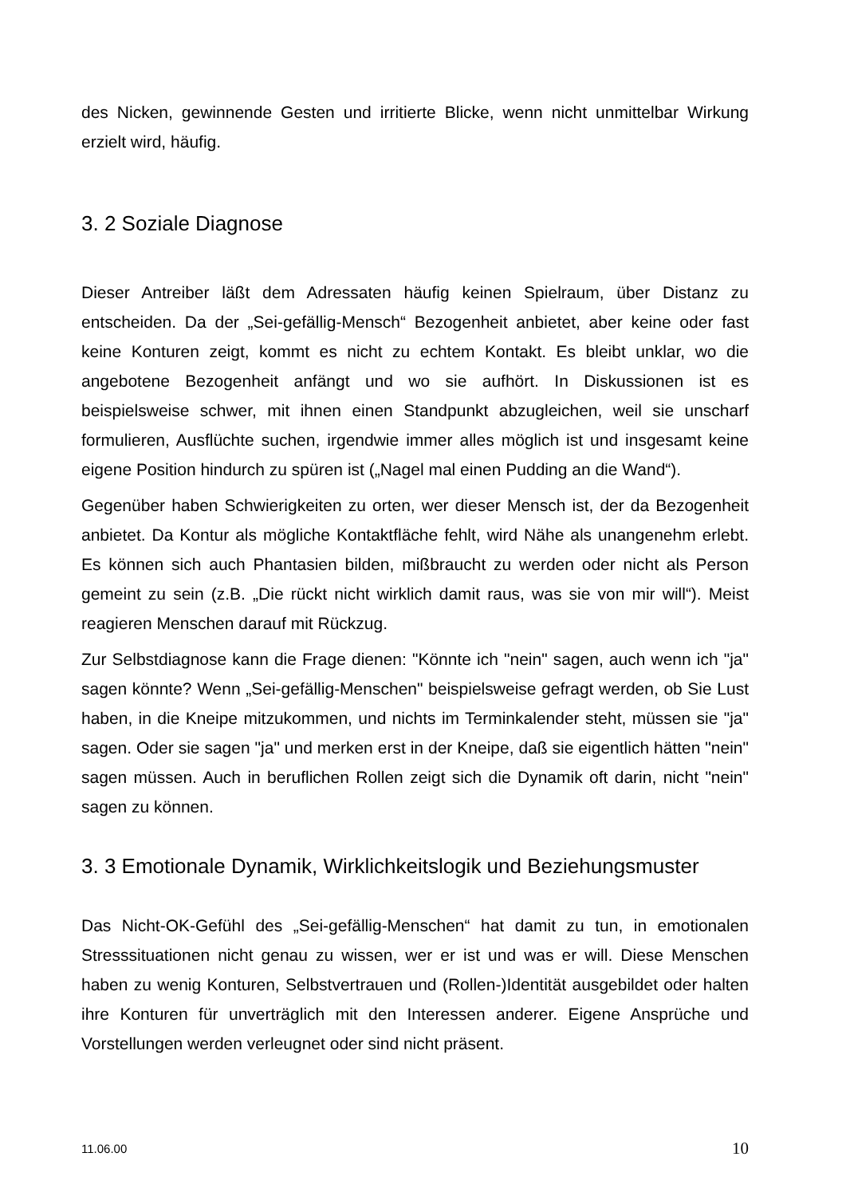des Nicken, gewinnende Gesten und irritierte Blicke, wenn nicht unmittelbar Wirkung erzielt wird, häufig.
3. 2 Soziale Diagnose
Dieser Antreiber läßt dem Adressaten häufig keinen Spielraum, über Distanz zu entscheiden. Da der „Sei-gefällig-Mensch“ Bezogenheit anbietet, aber keine oder fast keine Konturen zeigt, kommt es nicht zu echtem Kontakt. Es bleibt unklar, wo die angebotene Bezogenheit anfängt und wo sie aufhört. In Diskussionen ist es beispielsweise schwer, mit ihnen einen Standpunkt abzugleichen, weil sie unscharf formulieren, Ausflüchte suchen, irgendwie immer alles möglich ist und insgesamt keine eigene Position hindurch zu spüren ist („Nagel mal einen Pudding an die Wand“).
Gegenüber haben Schwierigkeiten zu orten, wer dieser Mensch ist, der da Bezogenheit anbietet. Da Kontur als mögliche Kontaktfläche fehlt, wird Nähe als unangenehm erlebt. Es können sich auch Phantasien bilden, mißbraucht zu werden oder nicht als Person gemeint zu sein (z.B. „Die rückt nicht wirklich damit raus, was sie von mir will“). Meist reagieren Menschen darauf mit Rückzug.
Zur Selbstdiagnose kann die Frage dienen: "Könnte ich "nein" sagen, auch wenn ich "ja" sagen könnte? Wenn „Sei-gefällig-Menschen" beispielsweise gefragt werden, ob Sie Lust haben, in die Kneipe mitzukommen, und nichts im Terminkalender steht, müssen sie "ja" sagen. Oder sie sagen "ja" und merken erst in der Kneipe, daß sie eigentlich hätten "nein" sagen müssen. Auch in beruflichen Rollen zeigt sich die Dynamik oft darin, nicht "nein" sagen zu können.
3. 3 Emotionale Dynamik, Wirklichkeitslogik und Beziehungsmuster
Das Nicht-OK-Gefühl des „Sei-gefällig-Menschen“ hat damit zu tun, in emotionalen Stresssituationen nicht genau zu wissen, wer er ist und was er will. Diese Menschen haben zu wenig Konturen, Selbstvertrauen und (Rollen-)Identität ausgebildet oder halten ihre Konturen für unverträglich mit den Interessen anderer. Eigene Ansprüche und Vorstellungen werden verleugnet oder sind nicht präsent.
11.06.00 10